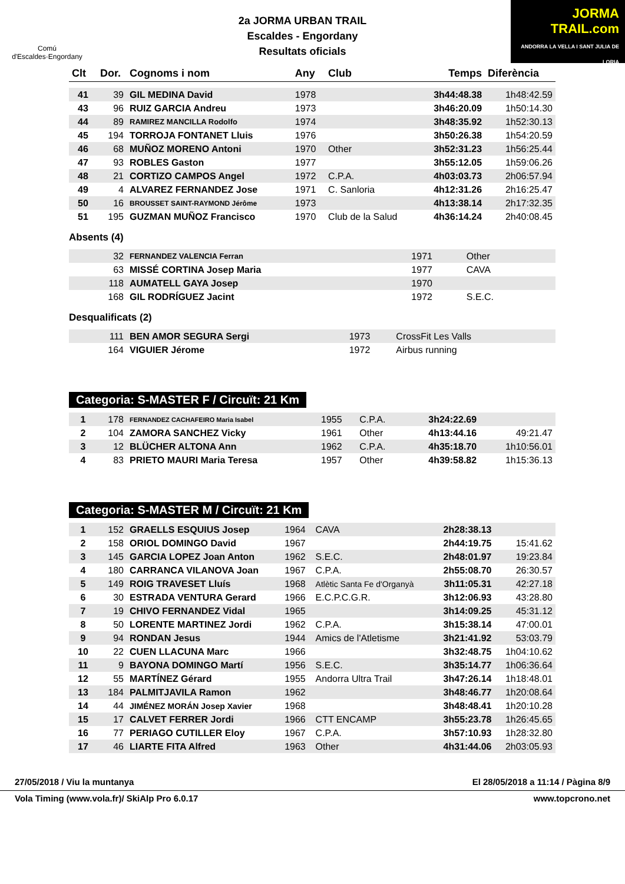Comú
d'Escaldes·Engordany
2a JORMA URBAN TRAIL
Escaldes - Engordany
Resultats oficials
JORMA
TRAIL.com
ANDORRA LA VELLA I SANT JULIA DE LORIA
| Clt | Dor. | Cognoms i nom | Any | Club | Temps | Diferència |
| --- | --- | --- | --- | --- | --- | --- |
| 41 | 39 | GIL MEDINA David | 1978 | | 3h44:48.38 | 1h48:42.59 |
| 43 | 96 | RUIZ GARCIA Andreu | 1973 | | 3h46:20.09 | 1h50:14.30 |
| 44 | 89 | RAMIREZ MANCILLA Rodolfo | 1974 | | 3h48:35.92 | 1h52:30.13 |
| 45 | 194 | TORROJA FONTANET Lluis | 1976 | | 3h50:26.38 | 1h54:20.59 |
| 46 | 68 | MUÑOZ MORENO Antoni | 1970 | Other | 3h52:31.23 | 1h56:25.44 |
| 47 | 93 | ROBLES Gaston | 1977 | | 3h55:12.05 | 1h59:06.26 |
| 48 | 21 | CORTIZO CAMPOS Angel | 1972 | C.P.A. | 4h03:03.73 | 2h06:57.94 |
| 49 | 4 | ALVAREZ FERNANDEZ Jose | 1971 | C. Sanloria | 4h12:31.26 | 2h16:25.47 |
| 50 | 16 | BROUSSET SAINT-RAYMOND Jérôme | 1973 | | 4h13:38.14 | 2h17:32.35 |
| 51 | 195 | GUZMAN MUÑOZ Francisco | 1970 | Club de la Salud | 4h36:14.24 | 2h40:08.45 |
Absents (4)
| | 32 | FERNANDEZ VALENCIA Ferran | 1971 | Other | | |
| | 63 | MISSÉ CORTINA Josep Maria | 1977 | CAVA | | |
| | 118 | AUMATELL GAYA Josep | 1970 | | | |
| | 168 | GIL RODRÍGUEZ Jacint | 1972 | S.E.C. | | |
Desqualificats (2)
| | 111 | BEN AMOR SEGURA Sergi | 1973 | CrossFit Les Valls | | |
| | 164 | VIGUIER Jérome | 1972 | Airbus running | | |
Categoria: S-MASTER F / Circuït: 21 Km
| 1 | 178 | FERNANDEZ CACHAFEIRO Maria Isabel | 1955 | C.P.A. | 3h24:22.69 | |
| 2 | 104 | ZAMORA SANCHEZ Vicky | 1961 | Other | 4h13:44.16 | 49:21.47 |
| 3 | 12 | BLÜCHER ALTONA Ann | 1962 | C.P.A. | 4h35:18.70 | 1h10:56.01 |
| 4 | 83 | PRIETO MAURI Maria Teresa | 1957 | Other | 4h39:58.82 | 1h15:36.13 |
Categoria: S-MASTER M / Circuït: 21 Km
| 1 | 152 | GRAELLS ESQUIUS Josep | 1964 | CAVA | 2h28:38.13 | |
| 2 | 158 | ORIOL DOMINGO David | 1967 | | 2h44:19.75 | 15:41.62 |
| 3 | 145 | GARCIA LOPEZ Joan Anton | 1962 | S.E.C. | 2h48:01.97 | 19:23.84 |
| 4 | 180 | CARRANCA VILANOVA Joan | 1967 | C.P.A. | 2h55:08.70 | 26:30.57 |
| 5 | 149 | ROIG TRAVESET Lluís | 1968 | Atlètic Santa Fe d'Organyà | 3h11:05.31 | 42:27.18 |
| 6 | 30 | ESTRADA VENTURA Gerard | 1966 | E.C.P.C.G.R. | 3h12:06.93 | 43:28.80 |
| 7 | 19 | CHIVO FERNANDEZ Vidal | 1965 | | 3h14:09.25 | 45:31.12 |
| 8 | 50 | LORENTE MARTINEZ Jordi | 1962 | C.P.A. | 3h15:38.14 | 47:00.01 |
| 9 | 94 | RONDAN Jesus | 1944 | Amics de l'Atletisme | 3h21:41.92 | 53:03.79 |
| 10 | 22 | CUEN LLACUNA Marc | 1966 | | 3h32:48.75 | 1h04:10.62 |
| 11 | 9 | BAYONA DOMINGO Martí | 1956 | S.E.C. | 3h35:14.77 | 1h06:36.64 |
| 12 | 55 | MARTÍNEZ Gérard | 1955 | Andorra Ultra Trail | 3h47:26.14 | 1h18:48.01 |
| 13 | 184 | PALMITJAVILA Ramon | 1962 | | 3h48:46.77 | 1h20:08.64 |
| 14 | 44 | JIMÉNEZ MORÁN Josep Xavier | 1968 | | 3h48:48.41 | 1h20:10.28 |
| 15 | 17 | CALVET FERRER Jordi | 1966 | CTT ENCAMP | 3h55:23.78 | 1h26:45.65 |
| 16 | 77 | PERIAGO CUTILLER Eloy | 1967 | C.P.A. | 3h57:10.93 | 1h28:32.80 |
| 17 | 46 | LIARTE FITA Alfred | 1963 | Other | 4h31:44.06 | 2h03:05.93 |
27/05/2018 / Viu la muntanya El 28/05/2018 a 11:14 / Pàgina 8/9
Vola Timing (www.vola.fr)/ SkiAlp Pro 6.0.17 www.topcrono.net